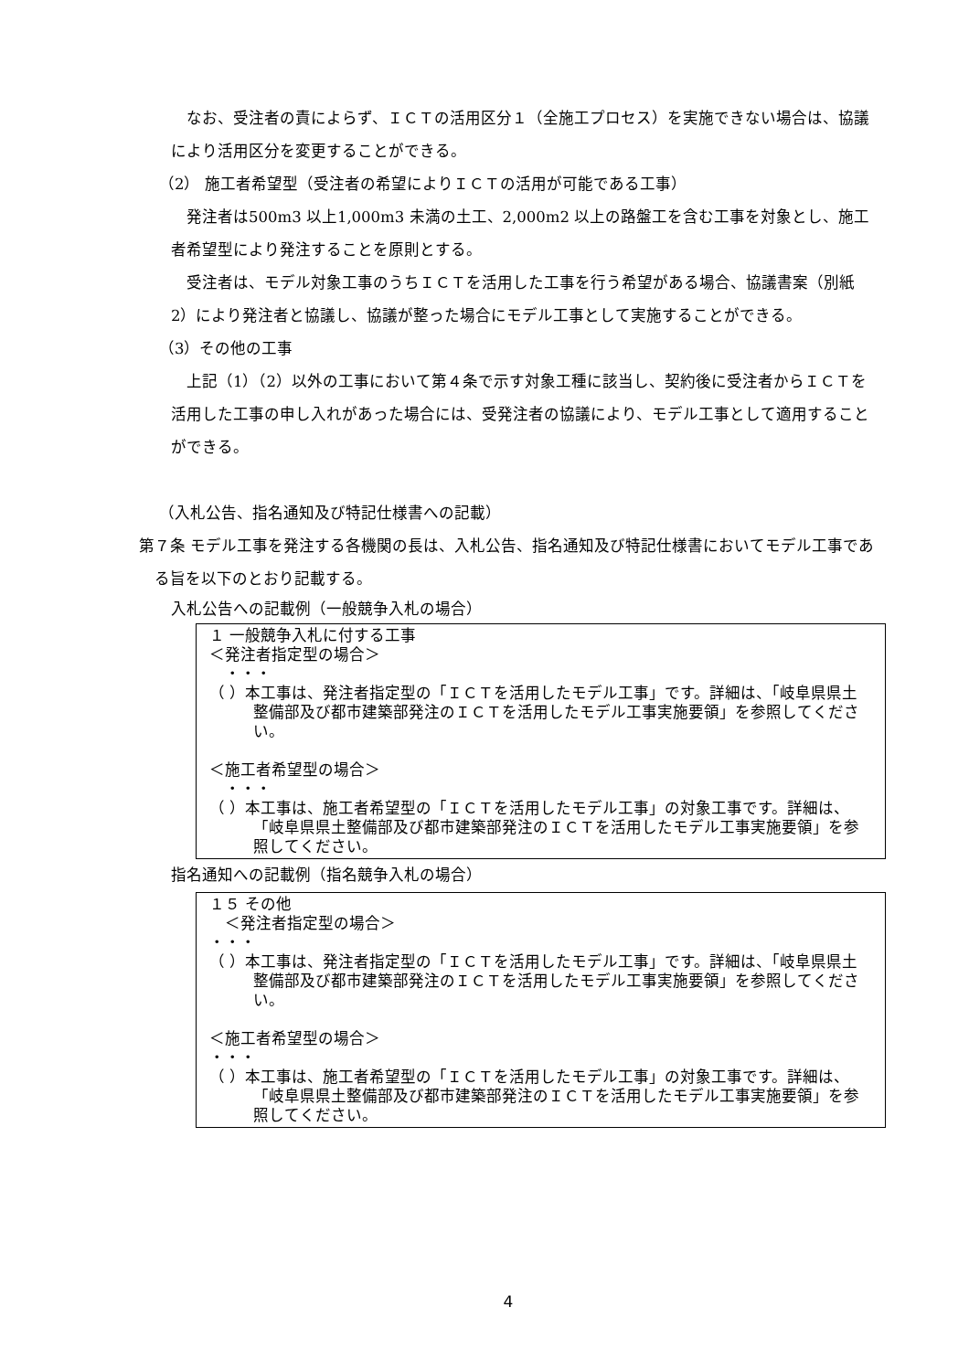なお、受注者の責によらず、ＩＣＴの活用区分１（全施工プロセス）を実施できない場合は、協議により活用区分を変更することができる。
（2） 施工者希望型（受注者の希望によりＩＣＴの活用が可能である工事）
発注者は500m3 以上1,000m3 未満の土工、2,000m2 以上の路盤工を含む工事を対象とし、施工者希望型により発注することを原則とする。
受注者は、モデル対象工事のうちＩＣＴを活用した工事を行う希望がある場合、協議書案（別紙2）により発注者と協議し、協議が整った場合にモデル工事として実施することができる。
（3）その他の工事
上記（1）（2）以外の工事において第４条で示す対象工種に該当し、契約後に受注者からＩＣＴを活用した工事の申し入れがあった場合には、受発注者の協議により、モデル工事として適用することができる。
（入札公告、指名通知及び特記仕様書への記載）
第７条 モデル工事を発注する各機関の長は、入札公告、指名通知及び特記仕様書においてモデル工事である旨を以下のとおり記載する。
入札公告への記載例（一般競争入札の場合）
１ 一般競争入札に付する工事
＜発注者指定型の場合＞
　・・・
（ ）本工事は、発注者指定型の「ＩＣＴを活用したモデル工事」です。詳細は、「岐阜県県土整備部及び都市建築部発注のＩＣＴを活用したモデル工事実施要領」を参照してください。
＜施工者希望型の場合＞
　・・・
（ ）本工事は、施工者希望型の「ＩＣＴを活用したモデル工事」の対象工事です。詳細は、「岐阜県県土整備部及び都市建築部発注のＩＣＴを活用したモデル工事実施要領」を参照してください。
指名通知への記載例（指名競争入札の場合）
１５ その他
　＜発注者指定型の場合＞
・・・
（ ）本工事は、発注者指定型の「ＩＣＴを活用したモデル工事」です。詳細は、「岐阜県県土整備部及び都市建築部発注のＩＣＴを活用したモデル工事実施要領」を参照してください。
＜施工者希望型の場合＞
・・・
（ ）本工事は、施工者希望型の「ＩＣＴを活用したモデル工事」の対象工事です。詳細は、「岐阜県県土整備部及び都市建築部発注のＩＣＴを活用したモデル工事実施要領」を参照してください。
4